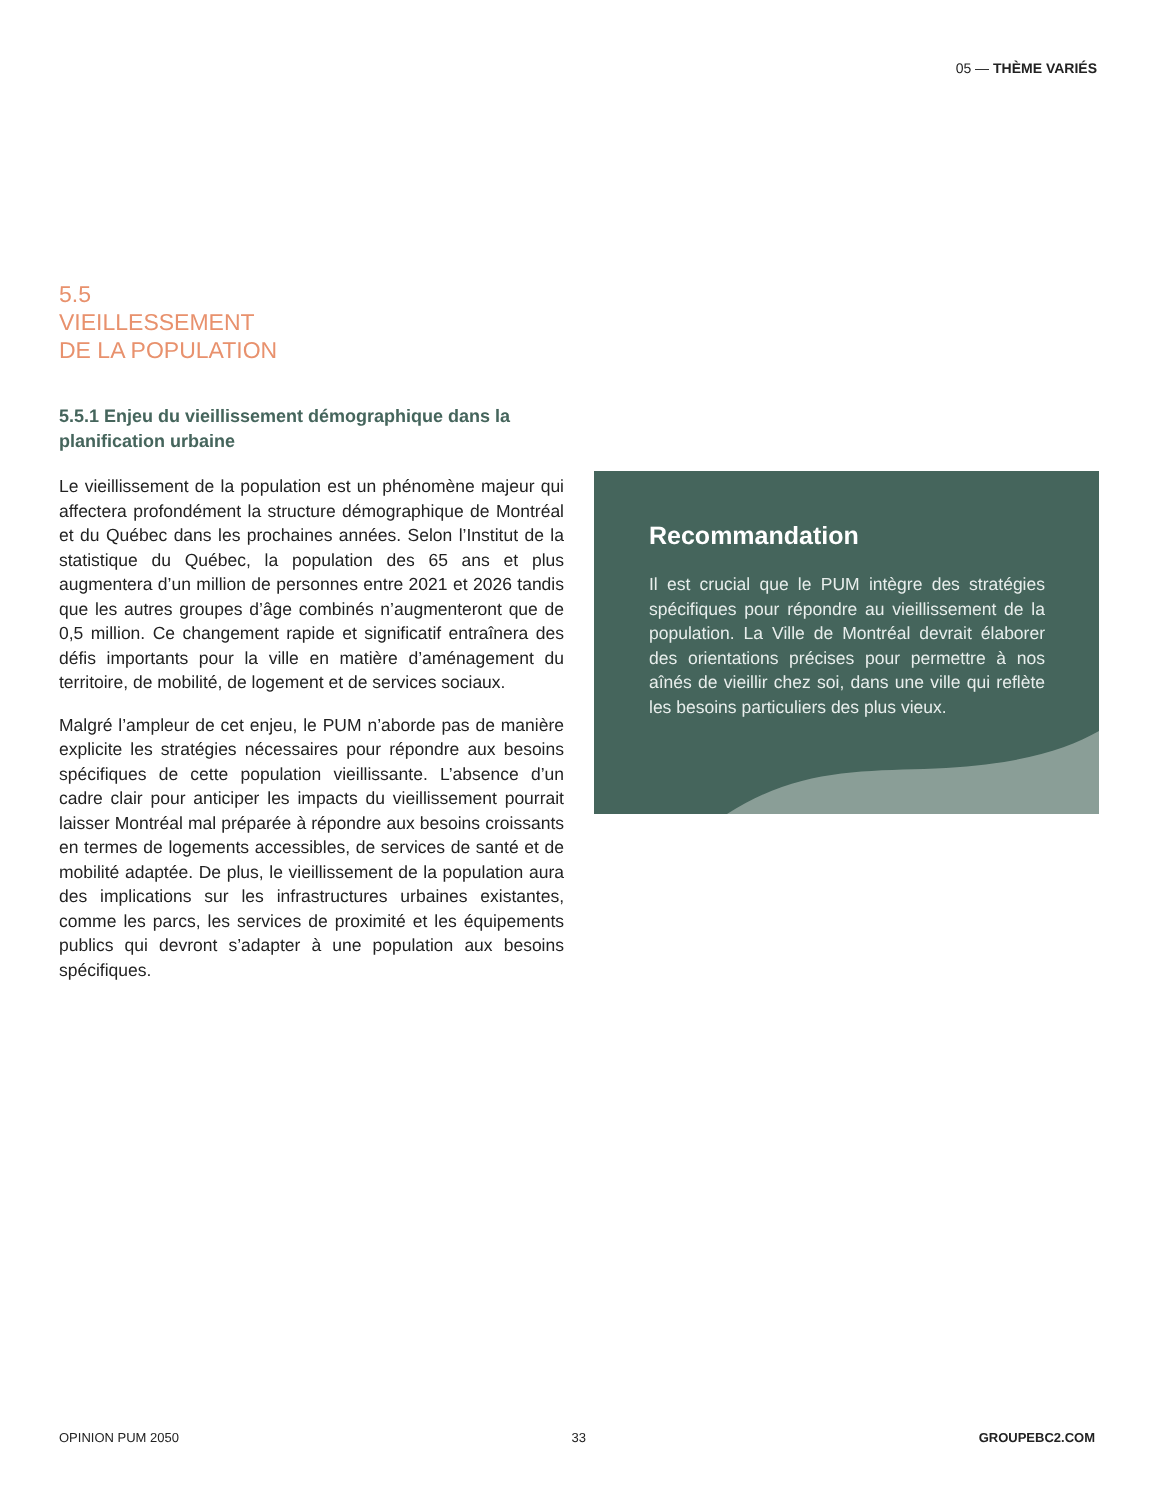05 — THÈME VARIÉS
5.5
VIEILLESSEMENT
DE LA POPULATION
5.5.1 Enjeu du vieillissement démographique dans la planification urbaine
Le vieillissement de la population est un phénomène majeur qui affectera profondément la structure démographique de Montréal et du Québec dans les prochaines années. Selon l’Institut de la statistique du Québec, la population des 65 ans et plus augmentera d’un million de personnes entre 2021 et 2026 tandis que les autres groupes d’âge combinés n’augmenteront que de 0,5 million. Ce changement rapide et significatif entraînera des défis importants pour la ville en matière d’aménagement du territoire, de mobilité, de logement et de services sociaux.
Malgré l’ampleur de cet enjeu, le PUM n’aborde pas de manière explicite les stratégies nécessaires pour répondre aux besoins spécifiques de cette population vieillissante. L’absence d’un cadre clair pour anticiper les impacts du vieillissement pourrait laisser Montréal mal préparée à répondre aux besoins croissants en termes de logements accessibles, de services de santé et de mobilité adaptée. De plus, le vieillissement de la population aura des implications sur les infrastructures urbaines existantes, comme les parcs, les services de proximité et les équipements publics qui devront s’adapter à une population aux besoins spécifiques.
Recommandation
Il est crucial que le PUM intègre des stratégies spécifiques pour répondre au vieillissement de la population. La Ville de Montréal devrait élaborer des orientations précises pour permettre à nos aînés de vieillir chez soi, dans une ville qui reflète les besoins particuliers des plus vieux.
OPINION PUM 2050 33 GROUPEBC2.COM